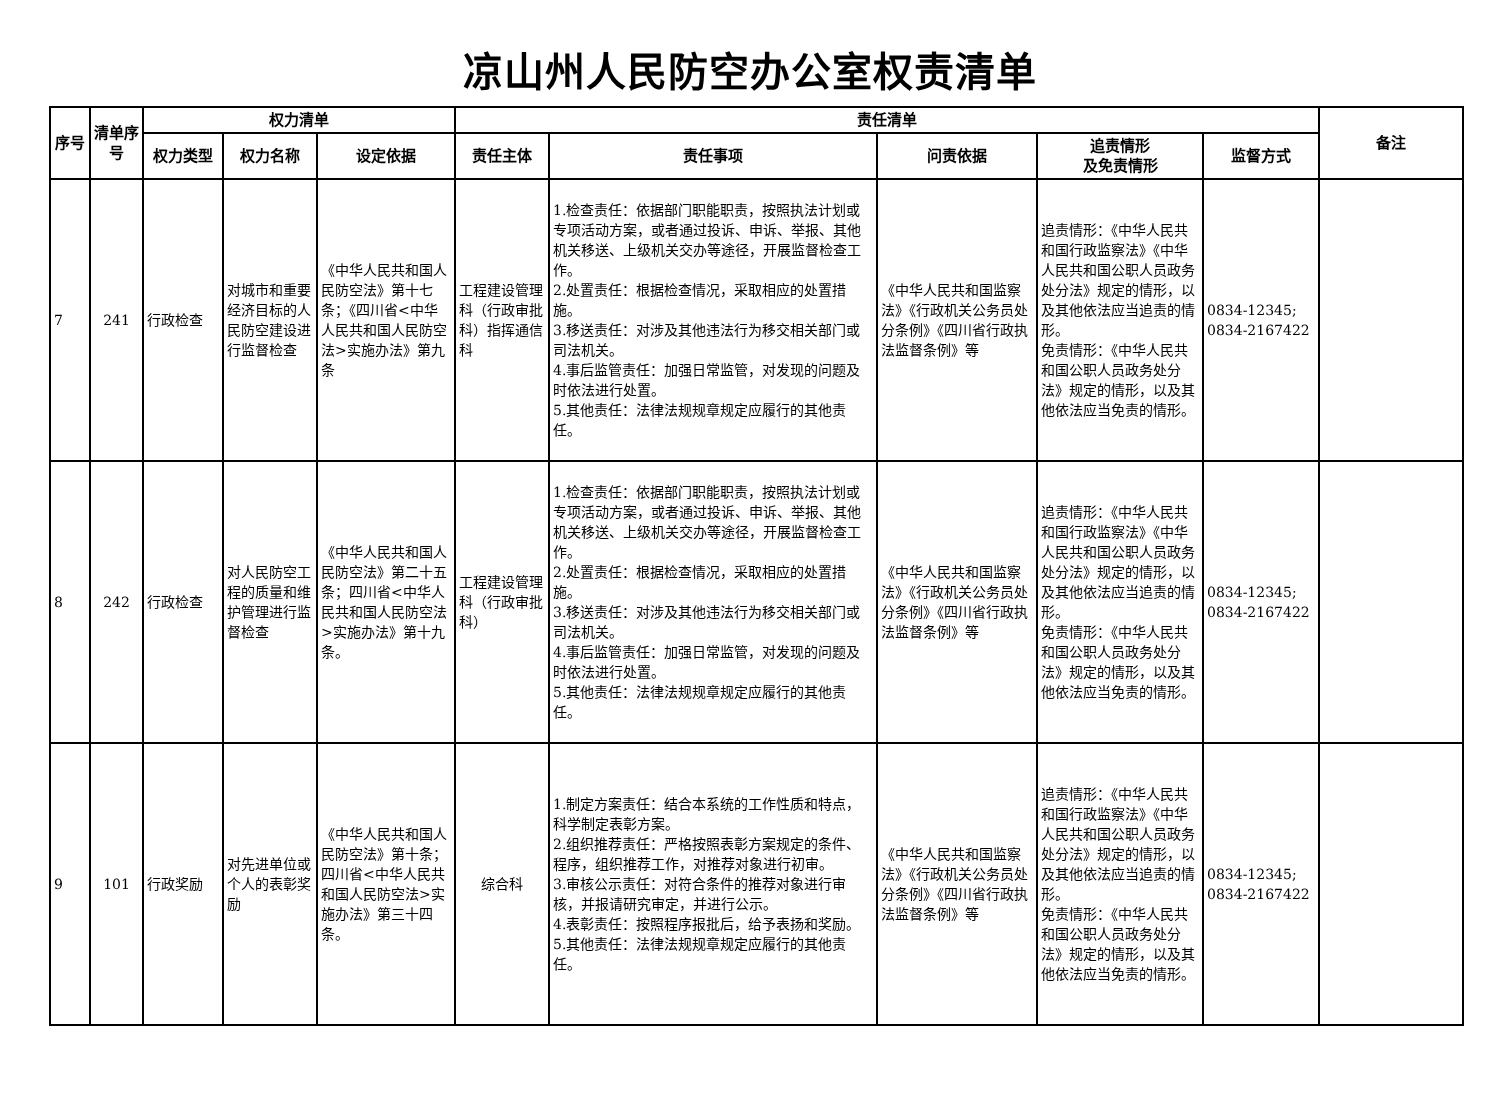凉山州人民防空办公室权责清单
| 序号 | 清单序号 | 权力清单 | | | 责任清单 | | | | | 备注 |
| --- | --- | --- | --- | --- | --- | --- | --- | --- | --- | --- |
| | | 权力类型 | 权力名称 | 设定依据 | 责任主体 | 责任事项 | 问责依据 | 追责情形 及免责情形 | 监督方式 | |
| 7 | 241 | 行政检查 | 对城市和重要经济目标的人民防空建设进行监督检查 | 《中华人民共和国人民防空法》第十七条；《四川省<中华人民共和国人民防空法>实施办法》第九条 | 工程建设管理科（行政审批科）指挥通信科 | 1.检查责任：依据部门职能职责，按照执法计划或专项活动方案，或者通过投诉、申诉、举报、其他机关移送、上级机关交办等途径，开展监督检查工作。 2.处置责任：根据检查情况，采取相应的处置措施。 3.移送责任：对涉及其他违法行为移交相关部门或司法机关。 4.事后监管责任：加强日常监管，对发现的问题及时依法进行处置。 5.其他责任：法律法规规章规定应履行的其他责任。 | 《中华人民共和国监察法》《行政机关公务员处分条例》《四川省行政执法监督条例》等 | 追责情形：《中华人民共和国行政监察法》《中华人民共和国公职人员政务处分法》规定的情形，以及其他依法应当追责的情形。 免责情形：《中华人民共和国公职人员政务处分法》规定的情形，以及其他依法应当免责的情形。 | 0834-12345; 0834-2167422 | |
| 8 | 242 | 行政检查 | 对人民防空工程的质量和维护管理进行监督检查 | 《中华人民共和国人民防空法》第二十五条；四川省<中华人民共和国人民防空法>实施办法》第十九条。 | 工程建设管理科（行政审批科） | 1.检查责任：依据部门职能职责，按照执法计划或专项活动方案，或者通过投诉、申诉、举报、其他机关移送、上级机关交办等途径，开展监督检查工作。 2.处置责任：根据检查情况，采取相应的处置措施。 3.移送责任：对涉及其他违法行为移交相关部门或司法机关。 4.事后监管责任：加强日常监管，对发现的问题及时依法进行处置。 5.其他责任：法律法规规章规定应履行的其他责任。 | 《中华人民共和国监察法》《行政机关公务员处分条例》《四川省行政执法监督条例》等 | 追责情形：《中华人民共和国行政监察法》《中华人民共和国公职人员政务处分法》规定的情形，以及其他依法应当追责的情形。 免责情形：《中华人民共和国公职人员政务处分法》规定的情形，以及其他依法应当免责的情形。 | 0834-12345; 0834-2167422 | |
| 9 | 101 | 行政奖励 | 对先进单位或个人的表彰奖励 | 《中华人民共和国人民防空法》第十条；四川省<中华人民共和国人民防空法>实施办法》第三十四条。 | 综合科 | 1.制定方案责任：结合本系统的工作性质和特点，科学制定表彰方案。 2.组织推荐责任：严格按照表彰方案规定的条件、程序，组织推荐工作，对推荐对象进行初审。 3.审核公示责任：对符合条件的推荐对象进行审核，并报请研究审定，并进行公示。 4.表彰责任：按照程序报批后，给予表扬和奖励。 5.其他责任：法律法规规章规定应履行的其他责任。 | 《中华人民共和国监察法》《行政机关公务员处分条例》《四川省行政执法监督条例》等 | 追责情形：《中华人民共和国行政监察法》《中华人民共和国公职人员政务处分法》规定的情形，以及其他依法应当追责的情形。 免责情形：《中华人民共和国公职人员政务处分法》规定的情形，以及其他依法应当免责的情形。 | 0834-12345; 0834-2167422 | |